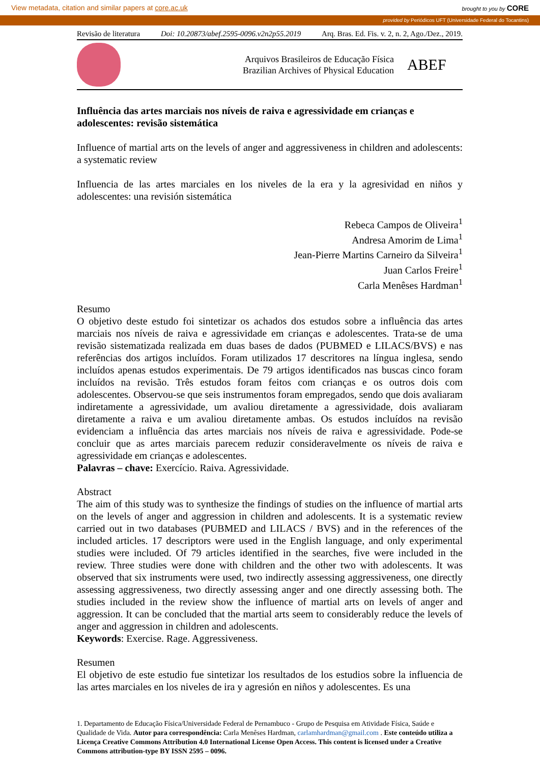View metadata, citation and similar papers at core.ac.uk brought to you by CORE
provided by Periódicos UFT (Universidade Federal do Tocantins)
Revisão de literatura Doi: 10.20873/abef.2595-0096.v2n2p55.2019 Arq. Bras. Ed. Fis. v. 2, n. 2, Ago./Dez., 2019.
Arquivos Brasileiros de Educação Física
Brazilian Archives of Physical Education
ABEF
Influência das artes marciais nos níveis de raiva e agressividade em crianças e adolescentes: revisão sistemática
Influence of martial arts on the levels of anger and aggressiveness in children and adolescents: a systematic review
Influencia de las artes marciales en los niveles de la era y la agresividad en niños y adolescentes: una revisión sistemática
Rebeca Campos de Oliveira<sup>1</sup>
Andresa Amorim de Lima<sup>1</sup>
Jean-Pierre Martins Carneiro da Silveira<sup>1</sup>
Juan Carlos Freire<sup>1</sup>
Carla Menêses Hardman<sup>1</sup>
Resumo
O objetivo deste estudo foi sintetizar os achados dos estudos sobre a influência das artes marciais nos níveis de raiva e agressividade em crianças e adolescentes. Trata-se de uma revisão sistematizada realizada em duas bases de dados (PUBMED e LILACS/BVS) e nas referências dos artigos incluídos. Foram utilizados 17 descritores na língua inglesa, sendo incluídos apenas estudos experimentais. De 79 artigos identificados nas buscas cinco foram incluídos na revisão. Três estudos foram feitos com crianças e os outros dois com adolescentes. Observou-se que seis instrumentos foram empregados, sendo que dois avaliaram indiretamente a agressividade, um avaliou diretamente a agressividade, dois avaliaram diretamente a raiva e um avaliou diretamente ambas. Os estudos incluídos na revisão evidenciam a influência das artes marciais nos níveis de raiva e agressividade. Pode-se concluir que as artes marciais parecem reduzir consideravelmente os níveis de raiva e agressividade em crianças e adolescentes.
Palavras – chave: Exercício. Raiva. Agressividade.
Abstract
The aim of this study was to synthesize the findings of studies on the influence of martial arts on the levels of anger and aggression in children and adolescents. It is a systematic review carried out in two databases (PUBMED and LILACS / BVS) and in the references of the included articles. 17 descriptors were used in the English language, and only experimental studies were included. Of 79 articles identified in the searches, five were included in the review. Three studies were done with children and the other two with adolescents. It was observed that six instruments were used, two indirectly assessing aggressiveness, one directly assessing aggressiveness, two directly assessing anger and one directly assessing both. The studies included in the review show the influence of martial arts on levels of anger and aggression. It can be concluded that the martial arts seem to considerably reduce the levels of anger and aggression in children and adolescents.
Keywords: Exercise. Rage. Aggressiveness.
Resumen
El objetivo de este estudio fue sintetizar los resultados de los estudios sobre la influencia de las artes marciales en los niveles de ira y agresión en niños y adolescentes. Es una
1. Departamento de Educação Física/Universidade Federal de Pernambuco - Grupo de Pesquisa em Atividade Física, Saúde e Qualidade de Vida. Autor para correspondência: Carla Menêses Hardman, carlamhardman@gmail.com . Este conteúdo utiliza a Licença Creative Commons Attribution 4.0 International License Open Access. This content is licensed under a Creative Commons attribution-type BY ISSN 2595 – 0096.